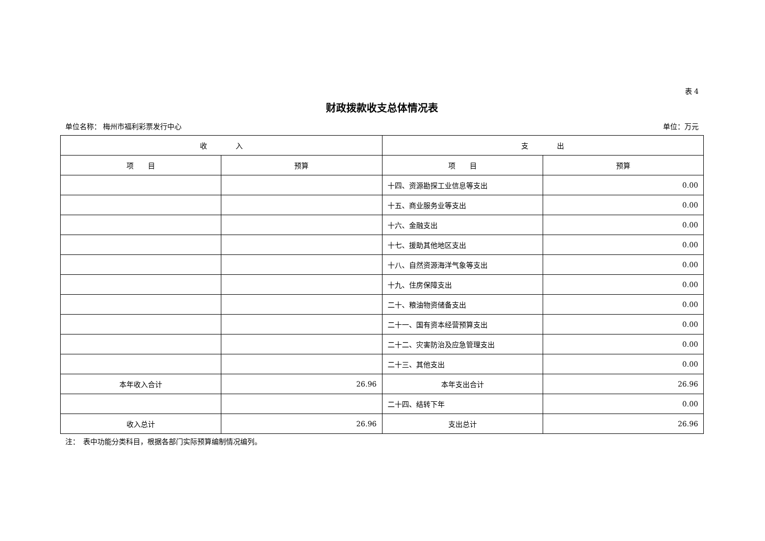表 4
财政拨款收支总体情况表
单位名称： 梅州市福利彩票发行中心 单位：万元
| 收 入 | | 支 出 | |
| --- | --- | --- | --- |
| 项 目 | 预算 | 项 目 | 预算 |
| | | 十四、资源勘探工业信息等支出 | 0.00 |
| | | 十五、商业服务业等支出 | 0.00 |
| | | 十六、金融支出 | 0.00 |
| | | 十七、援助其他地区支出 | 0.00 |
| | | 十八、自然资源海洋气象等支出 | 0.00 |
| | | 十九、住房保障支出 | 0.00 |
| | | 二十、粮油物资储备支出 | 0.00 |
| | | 二十一、国有资本经营预算支出 | 0.00 |
| | | 二十二、灾害防治及应急管理支出 | 0.00 |
| | | 二十三、其他支出 | 0.00 |
| 本年收入合计 | 26.96 | 本年支出合计 | 26.96 |
| | | 二十四、结转下年 | 0.00 |
| 收入总计 | 26.96 | 支出总计 | 26.96 |
注：　表中功能分类科目，根据各部门实际预算编制情况编列。